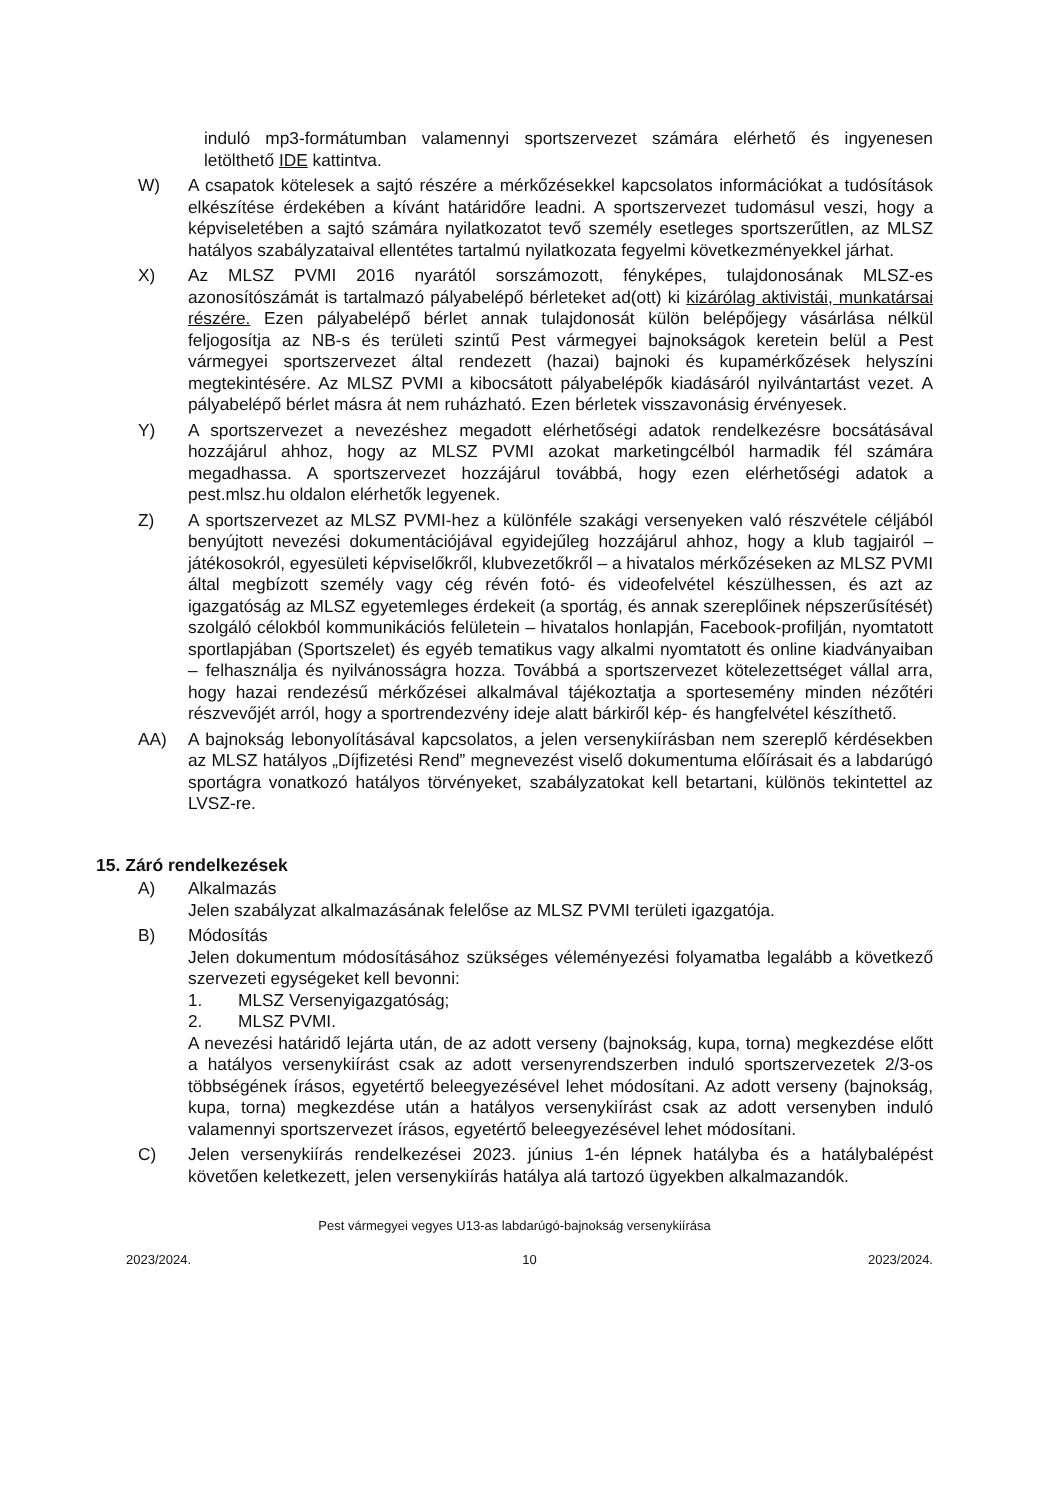induló mp3-formátumban valamennyi sportszervezet számára elérhető és ingyenesen letölthető IDE kattintva.
W) A csapatok kötelesek a sajtó részére a mérkőzésekkel kapcsolatos információkat a tudósítások elkészítése érdekében a kívánt határidőre leadni. A sportszervezet tudomásul veszi, hogy a képviseletében a sajtó számára nyilatkozatot tevő személy esetleges sportszerűtlen, az MLSZ hatályos szabályzataival ellentétes tartalmú nyilatkozata fegyelmi következményekkel járhat.
X) Az MLSZ PVMI 2016 nyarától sorszámozott, fényképes, tulajdonosának MLSZ-es azonosítószámát is tartalmazó pályabelépő bérleteket ad(ott) ki kizárólag aktivistái, munkatársai részére. Ezen pályabelépő bérlet annak tulajdonosát külön belépőjegy vásárlása nélkül feljogosítja az NB-s és területi szintű Pest vármegyei bajnokságok keretein belül a Pest vármegyei sportszervezet által rendezett (hazai) bajnoki és kupamérkőzések helyszíni megtekintésére. Az MLSZ PVMI a kibocsátott pályabelépők kiadásáról nyilvántartást vezet. A pályabelépő bérlet másra át nem ruházható. Ezen bérletek visszavonásig érvényesek.
Y) A sportszervezet a nevezéshez megadott elérhetőségi adatok rendelkezésre bocsátásával hozzájárul ahhoz, hogy az MLSZ PVMI azokat marketingcélból harmadik fél számára megadhassa. A sportszervezet hozzájárul továbbá, hogy ezen elérhetőségi adatok a pest.mlsz.hu oldalon elérhetők legyenek.
Z) A sportszervezet az MLSZ PVMI-hez a különféle szakági versenyeken való részvétele céljából benyújtott nevezési dokumentációjával egyidejűleg hozzájárul ahhoz, hogy a klub tagjairól – játékosokról, egyesületi képviselőkről, klubvezetőkről – a hivatalos mérkőzéseken az MLSZ PVMI által megbízott személy vagy cég révén fotó- és videofelvétel készülhessen, és azt az igazgatóság az MLSZ egyetemleges érdekeit (a sportág, és annak szereplőinek népszerűsítését) szolgáló célokból kommunikációs felületein – hivatalos honlapján, Facebook-profilján, nyomtatott sportlapjában (Sportszelet) és egyéb tematikus vagy alkalmi nyomtatott és online kiadványaiban – felhasználja és nyilvánosságra hozza. Továbbá a sportszervezet kötelezettséget vállal arra, hogy hazai rendezésű mérkőzései alkalmával tájékoztatja a sportesemény minden nézőtéri részvevőjét arról, hogy a sportrendezvény ideje alatt bárkiről kép- és hangfelvétel készíthető.
AA) A bajnokság lebonyolításával kapcsolatos, a jelen versenykiírásban nem szereplő kérdésekben az MLSZ hatályos „Díjfizetési Rend” megnevezést viselő dokumentuma előírásait és a labdarúgó sportágra vonatkozó hatályos törvényeket, szabályzatokat kell betartani, különös tekintettel az LVSZ-re.
15. Záró rendelkezések
A) Alkalmazás
Jelen szabályzat alkalmazásának felelőse az MLSZ PVMI területi igazgatója.
B) Módosítás
Jelen dokumentum módosításához szükséges véleményezési folyamatba legalább a következő szervezeti egységeket kell bevonni:
1. MLSZ Versenyigazgatóság;
2. MLSZ PVMI.
A nevezési határidő lejárta után, de az adott verseny (bajnokság, kupa, torna) megkezdése előtt a hatályos versenykiírást csak az adott versenyrendszerben induló sportszervezetek 2/3-os többségének írásos, egyetértő beleegyezésével lehet módosítani. Az adott verseny (bajnokság, kupa, torna) megkezdése után a hatályos versenykiírást csak az adott versenyben induló valamennyi sportszervezet írásos, egyetértő beleegyezésével lehet módosítani.
C) Jelen versenykiírás rendelkezései 2023. június 1-én lépnek hatályba és a hatálybalépést követően keletkezett, jelen versenykiírás hatálya alá tartozó ügyekben alkalmazandók.
Pest vármegyei vegyes U13-as labdarúgó-bajnokság versenykiírása
2023/2024. 10 2023/2024.